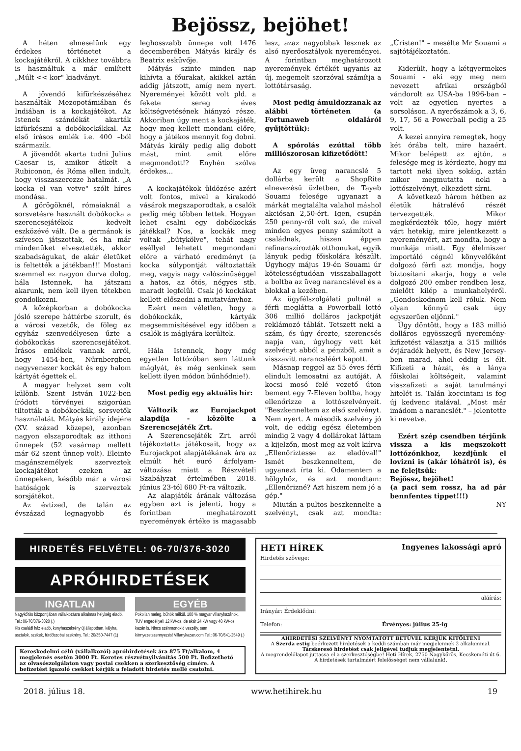Bejössz, bejöhet!
A héten elmeselünk egy érdekes történetet a kockajátékról. A cikkhez továbbra is használtuk a már említett „Múlt << kor" kiadványt.
A jövendő kifürkészéséhez használták Mezopotámiában és Indiában is a kockajátékot. Az Istenek szándékát akarták kifürkészni a dobókockákkal. Az első írásos emlék i.e. 400 –ból származik.
A jövendőt akarta tudni Julius Caesar is, amikor átkelt a Rubiconon, és Róma ellen indult, hogy visszaszerezze hatalmát. „A kocka el van vetve" szólt híres mondása.
A görögöknél, rómaiaknál a sorsvetésre használt dobókocka a szerencsejátékok kedvelt eszközévé vált. De a germánok is szívesen játszottak, és ha már mindenüket elvesztették, akkor szabadságukat, de akár életüket is feltették a játékban!!! Mostani szemmel ez nagyon durva dolog, hála Istennek, ha játszani akarunk, nem kell ilyen tétekben gondolkozni.
A középkorban a dobókocka jósló szerepe háttérbe szorult, és a városi vezetők, de főleg az egyház szenvedélyesen űzte a dobókockás szerencsejátékot. Írásos emlékek vannak arról, hogy 1454-ben, Nürnbergben negyvenezer kockát és egy halom kártyát égettek el.
A magyar helyzet sem volt különb. Szent István 1022-ben íródott törvényei szigorúan tiltották a dobókockák, sorsvetők használatát. Mátyás király idejére (XV. század közepe), azonban nagyon elszaporodtak az itthoni ünnepek (52 vasárnap mellett már 62 szent ünnep volt). Eleinte magánszemélyek szerveztek kockajátékot ezeken az ünnepeken, később már a városi hatóságok is szerveztek sorsjátékot.
Az évtized, de talán az évszázad legnagyobb és leghosszabb ünnepe volt 1476 decemberében Mátyás király és Beatrix esküvője.
Mátyás szinte minden nap kihívta a főurakat, akikkel aztán addig játszott, amíg nem nyert. Nyereményei között volt pld. a fekete sereg éves költségvetésének hiányzó része. Akkoriban úgy ment a kockajáték, hogy meg kellett mondani előre, hogy a játékos mennyit fog dobni. Mátyás király pedig alig dobott mást, mint amit előre megmondott!? Enyhén szólva érdekes...
A kockajátékok üldözése azért volt fontos, mivel a kirakodó vásárok megszaporodtak, a csalók pedig még többen lettek. Hogyan lehet csalni egy dobókockás játékkal? Nos, a kockák meg voltak „bütykölve", tehát nagy eséllyel lehetett megmondani előre a várható eredményt (a kocka súlypontját változtatták meg, vagyis nagy valószínűséggel a hatos, az ötös, négyes stb. maradt legfelül. Csak jó kockákat kellett előszedni a mutatványhoz.
Ezért nem véletlen, hogy a dobókockák, kártyák megsemmisítésével egy időben a csalók is máglyára kerültek.
Hála Istennek, hogy még egyetlen lottózóban sem láttunk máglyát, és még senkinek sem kellett ilyen módon bűnhődnie!).
Most pedig egy aktuális hír:
Változik az Eurojackpot alapdíja - közölte a Szerencsejáték Zrt.
A Szerencsejáték Zrt. arról tájékoztatta játékosait, hogy az Eurojackpot alapjátékának ára az elmúlt hét euró árfolyam-változása miatt a Részvételi Szabályzat értelmében 2018. június 23-tól 680 Ft-ra változik.
Az alapjáték árának változása egyben azt is jelenti, hogy a forintban meghatározott nyeremények értéke is magasabb lesz, azaz nagyobbak lesznek az alsó nyerőosztályok nyereményei. A forintban meghatározott nyeremények értékét ugyanis az új, megemelt szorzóval számítja a lottótársaság.
Most pedig ámuldozzanak az alábbi történeten (a Fortunaweb oldaláról gyűjtöttük):
A spórolás ezúttal több milliószorosan kifizetődött!
Az egy üveg narancslé 5 dollárba került a ShopRite elnevezésű üzletben, de Tayeb Souami felesége ugyanazt a márkát megtalálta valahol máshol akciósan 2,50-ért. Igen, csupán 250 penny-ről volt szó, de mivel minden egyes penny számított a családnak, hiszen éppen refinanszírozták otthonukat, egyik lányuk pedig főiskolára készült. Úgyhogy május 19-én Souami úr kötelességtudóan visszaballagott a boltba az üveg narancslével és a blokkal a kezében.
Az ügyfélszolgálati pultnál a férfi meglátta a Powerball lottó 306 millió dolláros jackpotját reklámozó táblát. Tetszett neki a szám, és úgy érezte, szerencsés napja van, úgyhogy vett két szelvényt abból a pénzből, amit a visszavitt narancsléért kapott.
Másnap reggel az 55 éves férfi elindult lemosatni az autóját. A kocsi mosó felé vezető úton bement egy 7-Eleven boltba, hogy ellenőrizze a lottószelvényeit. "Beszkenneltem az első szelvényt. Nem nyert. A második szelvény jó volt, de eddig egész életemben mindig 2 vagy 4 dollárokat láttam a kijelzőn, most meg az volt kiírva „Ellenőriztesse az eladóval!" Ismét beszkenneltem, de ugyanezt írta ki. Odamentem a hölgyhöz, és azt mondtam: „Ellenőrizné? Azt hiszem nem jó a gép."
Miután a pultos beszkennelte a szelvényt, csak azt mondta: „Úristen!" – mesélte Mr Souami a sajtótájékoztatón.
Kiderült, hogy a kétgyermekes Souami - aki egy meg nem nevezett afrikai országból vándorolt az USA-ba 1996-ban – volt az egyetlen nyertes a sorsoláson. A nyerőszámok a 3, 6, 9, 17, 56 a Powerball pedig a 25 volt.
A kezei annyira remegtek, hogy két órába telt, mire hazaért. Mikor belépett az ajtón, a felesége meg is kérdezte, hogy mi tartott neki ilyen sokáig, aztán mikor megmutatta neki a lottószelvényt, elkezdett sírni.
A következő három hétben az életük hátralévő részét tervezgették. Mikor megkérdezték tőle, hogy miért várt hetekig, mire jelentkezett a nyereményért, azt mondta, hogy a munkája miatt. Egy élelmiszer importáló cégnél könyvelőként dolgozó férfi azt mondja, hogy biztosítani akarja, hogy a vele dolgozó 200 ember rendben lesz, mielőtt kilép a munkahelyéről. „Gondoskodnom kell róluk. Nem olyan könnyű csak úgy egyszerűen eljönni."
Úgy döntött, hogy a 183 millió dolláros egyösszegű nyeremény-kifizetést választja a 315 milliós évjáradék helyett, és New Jersey-ben marad, ahol eddig is élt. Kifizeti a házát, és a lánya főiskolai költségeit, valamint visszafizeti a saját tanulmányi hitelét is. Talán koccintani is fog új kedvenc italával. „Most már imádom a narancslét." – jelentette ki nevetve.
Ezért szép csendben térjünk vissza a kis megszokott lottózónkhoz, kezdjünk el lovizni is (akár lóhátról is), és ne felejtsük:
Bejössz, bejöhet!
(a paci sem rossz, ha ad pár bennfentes tippet!!!)
NY
HIRDETÉS FELVÉTEL: 06-70/376-3020
APRÓHIRDETÉSEK
INGATLAN
Nagykőrös központjában vállalkozásra alkalmas helyiség eladó. Tel.: 06-70/376-3020 (.)
Kis családi ház eladó, konyhaszekrény új állapotban, kályha, asztalok, székek, fürdőszobai szekrény. Tel.: 20/350-7447 (1)
EGYÉB
Pokolian meleg, bűnök nélkül. 100 % magyar villanykazánok, TÜV engedéllyel! 12 kW-os, de akár 24 kW vagy 48 kW-os kazán is. Nincs szénmonoxid veszély, sem környezetszennyezés! Villanykazan.com Tel.: 06-70/641-2549 (.)
Kereskedelmi célú (vállalkozói) apróhirdetések ára 875 Ft/alkalom, 4 megjelenés esetén 3000 Ft. Keretes részvétnyilvánítás 500 Ft. Befizethető az olvasószolgálaton vagy postai csekken a szerkesztőség címére. A befizetést igazoló csekket kérjük a feladott hirdetés mellé csatolni.
HETI HÍREK Ingyenes lakossági apró
Hirdetés szövege:
aláírás:
Irányár: Érdeklődni:
Telefon: Érvényes: július 25-ig
AHIRDETÉSI SZELVÉNYT NYOMTATOTT BETŰVEL KÉRJÜK KITÖLTENI
A Szerda estig beérkezett hirdetések a keddi számban már megjelennek 2 alkalommal.
Társkereső hirdetést csak jeligével tudjuk megjelentetni.
A megrendelőlapot juttassa el a szerkesztőségbe! Heti Hírek, 2750 Nagykőrös, Kecskeméti út 6.
A hirdetések tartalmáért felelősséget nem vállalunk!.
2018. július 18. www.hetihirek.hu 19